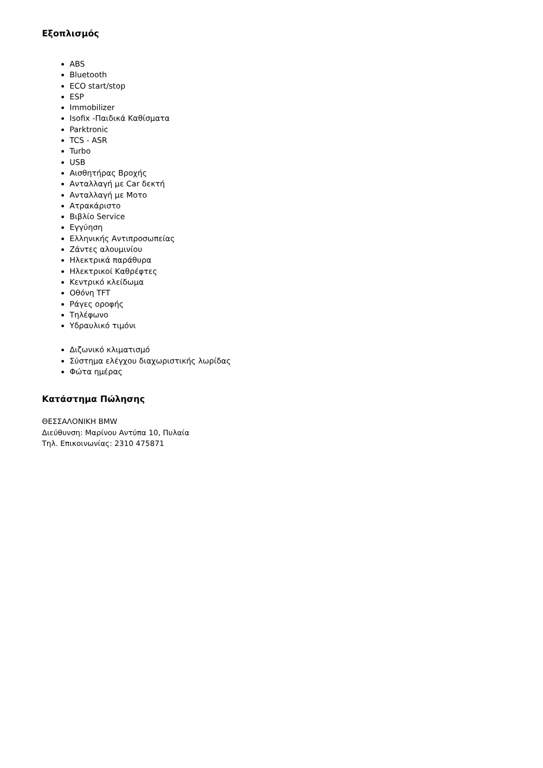Εξοπλισμός
ABS
Bluetooth
ECO start/stop
ESP
Immobilizer
Isofix -Παιδικά Καθίσματα
Parktronic
TCS - ASR
Turbo
USB
Αισθητήρας Βροχής
Ανταλλαγή με Car δεκτή
Ανταλλαγή με Μοτο
Ατρακάριστο
Βιβλίο Service
Εγγύηση
Ελληνικής Αντιπροσωπείας
Ζάντες αλουμινίου
Ηλεκτρικά παράθυρα
Ηλεκτρικοί Καθρέφτες
Κεντρικό κλείδωμα
Οθόνη TFT
Ράγες οροφής
Τηλέφωνο
Υδραυλικό τιμόνι
Διζωνικό κλιματισμό
Σύστημα ελέγχου διαχωριστικής λωρίδας
Φώτα ημέρας
Κατάστημα Πώλησης
ΘΕΣΣΑΛΟΝΙΚΗ BMW
Διεύθυνση: Μαρίνου Αντύπα 10, Πυλαία
Τηλ. Επικοινωνίας: 2310 475871